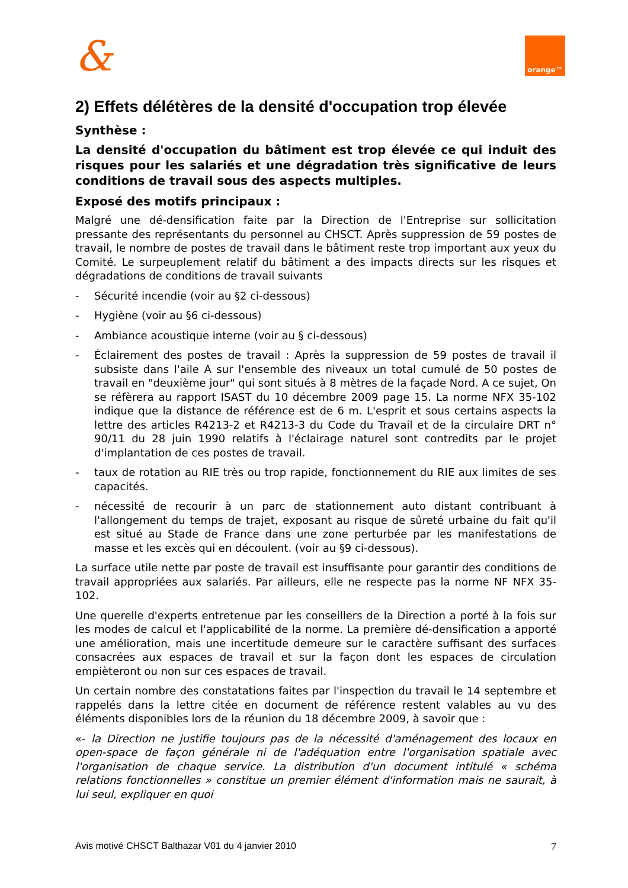&
orange™
2) Effets délétères de la densité d'occupation trop élevée
Synthèse :
La densité d'occupation du bâtiment est trop élevée ce qui induit des risques pour les salariés et une dégradation très significative de leurs conditions de travail sous des aspects multiples.
Exposé des motifs principaux :
Malgré une dé-densification faite par la Direction de l'Entreprise sur sollicitation pressante des représentants du personnel au CHSCT. Après suppression de 59 postes de travail, le nombre de postes de travail dans le bâtiment reste trop important aux yeux du Comité. Le surpeuplement relatif du bâtiment a des impacts directs sur les risques et dégradations de conditions de travail suivants
- Sécurité incendie (voir au §2 ci-dessous)
- Hygiène (voir au §6 ci-dessous)
- Ambiance acoustique interne (voir au § ci-dessous)
- Éclairement des postes de travail : Après la suppression de 59 postes de travail il subsiste dans l'aile A sur l'ensemble des niveaux un total cumulé de 50 postes de travail en "deuxième jour" qui sont situés à 8 mètres de la façade Nord. A ce sujet, On se réfèrera au rapport ISAST du 10 décembre 2009 page 15. La norme NFX 35-102 indique que la distance de référence est de 6 m. L'esprit et sous certains aspects la lettre des articles R4213-2 et R4213-3 du Code du Travail et de la circulaire DRT n° 90/11 du 28 juin 1990 relatifs à l'éclairage naturel sont contredits par le projet d'implantation de ces postes de travail.
- taux de rotation au RIE très ou trop rapide, fonctionnement du RIE aux limites de ses capacités.
- nécessité de recourir à un parc de stationnement auto distant contribuant à l'allongement du temps de trajet, exposant au risque de sûreté urbaine du fait qu'il est situé au Stade de France dans une zone perturbée par les manifestations de masse et les excès qui en découlent. (voir au §9 ci-dessous).
La surface utile nette par poste de travail est insuffisante pour garantir des conditions de travail appropriées aux salariés. Par ailleurs, elle ne respecte pas la norme NF NFX 35-102.
Une querelle d'experts entretenue par les conseillers de la Direction a porté à la fois sur les modes de calcul et l'applicabilité de la norme. La première dé-densification a apporté une amélioration, mais une incertitude demeure sur le caractère suffisant des surfaces consacrées aux espaces de travail et sur la façon dont les espaces de circulation empièteront ou non sur ces espaces de travail.
Un certain nombre des constatations faites par l'inspection du travail le 14 septembre et rappelés dans la lettre citée en document de référence restent valables au vu des éléments disponibles lors de la réunion du 18 décembre 2009, à savoir que :
«- la Direction ne justifie toujours pas de la nécessité d'aménagement des locaux en open-space de façon générale ni de l'adéquation entre l'organisation spatiale avec l'organisation de chaque service. La distribution d'un document intitulé « schéma relations fonctionnelles » constitue un premier élément d'information mais ne saurait, à lui seul, expliquer en quoi
Avis motivé CHSCT Balthazar V01 du 4 janvier 2010 7